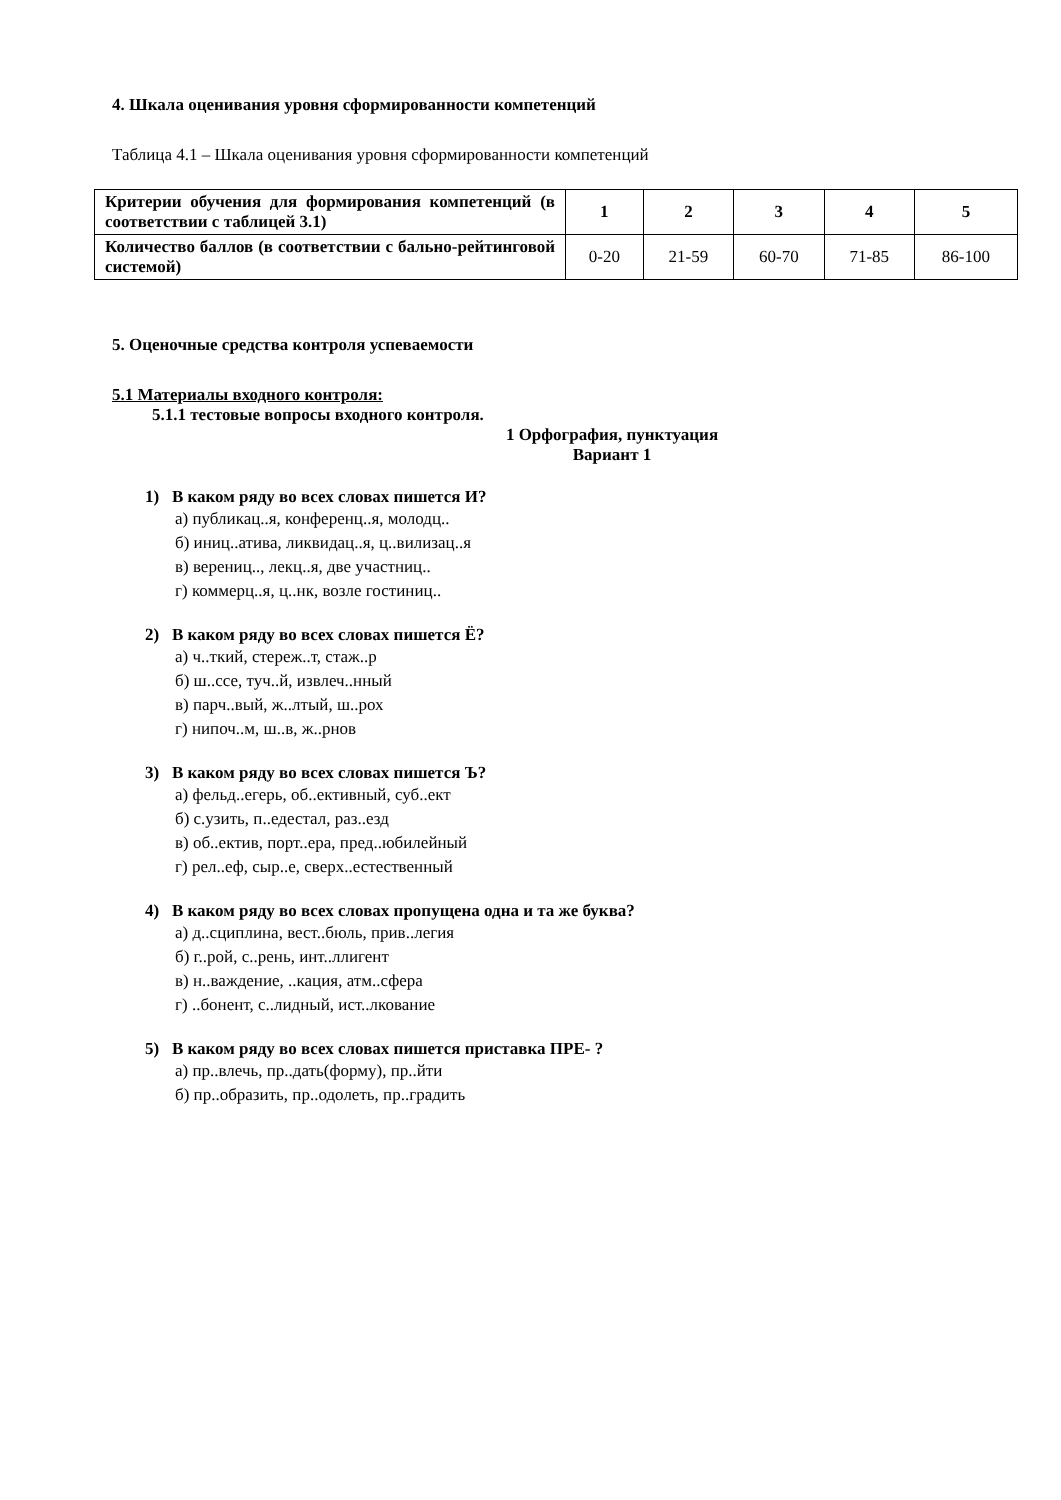4. Шкала оценивания уровня сформированности компетенций
Таблица 4.1 – Шкала оценивания уровня сформированности компетенций
| Критерии обучения для формирования компетенций (в соответствии с таблицей 3.1) | 1 | 2 | 3 | 4 | 5 |
| Количество баллов (в соответствии с бально-рейтинговой системой) | 0-20 | 21-59 | 60-70 | 71-85 | 86-100 |
5. Оценочные средства контроля успеваемости
5.1 Материалы входного контроля:
5.1.1 тестовые вопросы входного контроля.
1 Орфография, пунктуация
Вариант 1
1) В каком ряду во всех словах пишется И?
а) публикац..я, конференц..я, молодц..
б) иниц..атива, ликвидац..я, ц..вилизац..я
в) верениц.., лекц..я, две участниц..
г) коммерц..я, ц..нк, возле гостиниц..
2) В каком ряду во всех словах пишется Ё?
а) ч..ткий, стереж..т, стаж..р
б) ш..ссе, туч..й, извлеч..нный
в) парч..вый, ж..лтый, ш..рох
г) нипоч..м, ш..в, ж..рнов
3) В каком ряду во всех словах пишется Ъ?
а) фельд..егерь, об..ективный, суб..ект
б) с.узить, п..едестал, раз..езд
в) об..ектив, порт..ера, пред..юбилейный
г) рел..еф, сыр..е, сверх..естественный
4) В каком ряду во всех словах пропущена одна и та же буква?
а) д..сциплина, вест..бюль, прив..легия
б) г..рой, с..рень, инт..ллигент
в) н..важдение, ..кация, атм..сфера
г) ..бонент, с..лидный, ист..лкование
5) В каком ряду во всех словах пишется приставка ПРЕ- ?
а) пр..влечь, пр..дать(форму), пр..йти
б) пр..образить, пр..одолеть, пр..градить